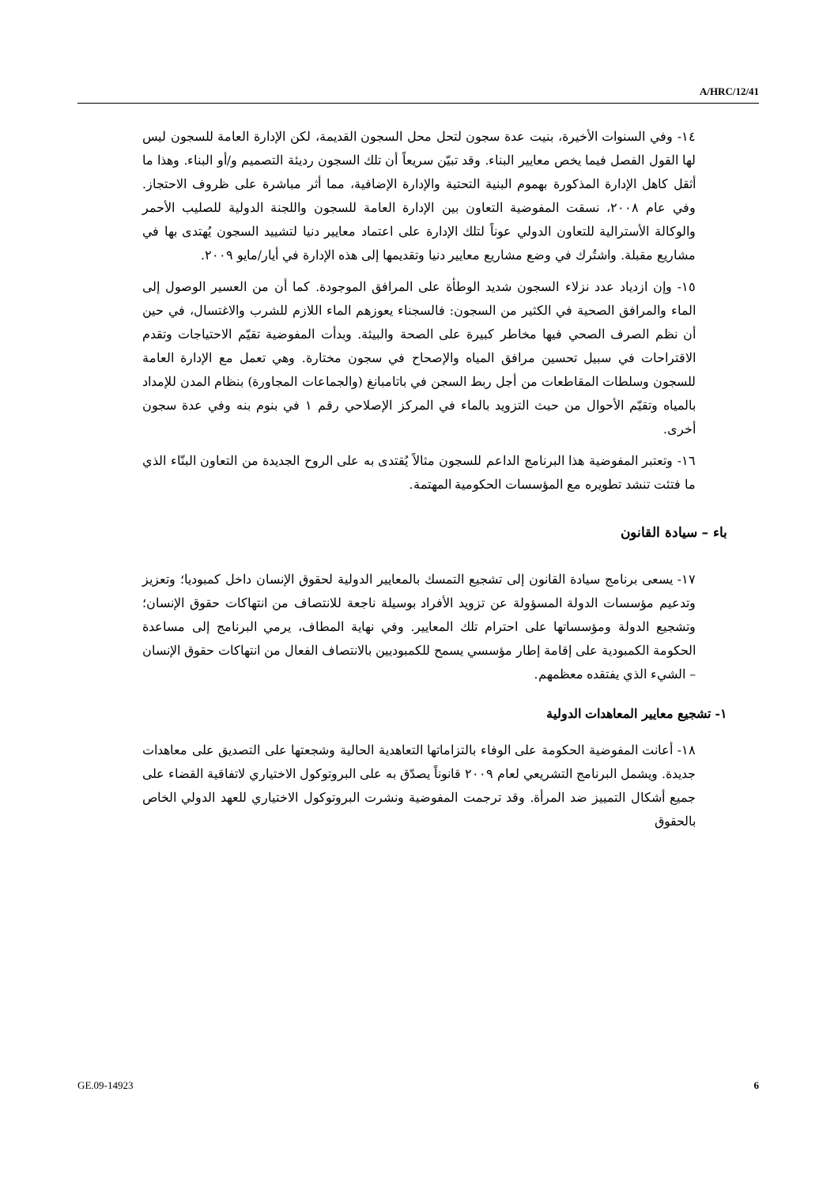A/HRC/12/41
١٤- وفي السنوات الأخيرة، بنيت عدة سجون لتحل محل السجون القديمة، لكن الإدارة العامة للسجون ليس لها القول الفصل فيما يخص معايير البناء. وقد تبيّن سريعاً أن تلك السجون رديئة التصميم و/أو البناء. وهذا ما أثقل كاهل الإدارة المذكورة بهموم البنية التحتية والإدارة الإضافية، مما أثر مباشرة على ظروف الاحتجاز. وفي عام ٢٠٠٨، نسقت المفوضية التعاون بين الإدارة العامة للسجون واللجنة الدولية للصليب الأحمر والوكالة الأسترالية للتعاون الدولي عوناً لتلك الإدارة على اعتماد معايير دنيا لتشييد السجون يُهتدى بها في مشاريع مقبلة. واشتُرك في وضع مشاريع معايير دنيا وتقديمها إلى هذه الإدارة في أيار/مايو ٢٠٠٩.
١٥- وإن ازدياد عدد نزلاء السجون شديد الوطأة على المرافق الموجودة. كما أن من العسير الوصول إلى الماء والمرافق الصحية في الكثير من السجون: فالسجناء يعوزهم الماء اللازم للشرب والاغتسال، في حين أن نظم الصرف الصحي فيها مخاطر كبيرة على الصحة والبيئة. وبدأت المفوضية تقيّم الاحتياجات وتقدم الاقتراحات في سبيل تحسين مرافق المياه والإصحاح في سجون مختارة. وهي تعمل مع الإدارة العامة للسجون وسلطات المقاطعات من أجل ربط السجن في باتامبانغ (والجماعات المجاورة) بنظام المدن للإمداد بالمياه وتقيّم الأحوال من حيث التزويد بالماء في المركز الإصلاحي رقم ١ في بنوم بنه وفي عدة سجون أخرى.
١٦- وتعتبر المفوضية هذا البرنامج الداعم للسجون مثالاً يُقتدى به على الروح الجديدة من التعاون البنّاء الذي ما فتئت تنشد تطويره مع المؤسسات الحكومية المهتمة.
باء – سيادة القانون
١٧- يسعى برنامج سيادة القانون إلى تشجيع التمسك بالمعايير الدولية لحقوق الإنسان داخل كمبوديا؛ وتعزيز وتدعيم مؤسسات الدولة المسؤولة عن تزويد الأفراد بوسيلة ناجعة للانتصاف من انتهاكات حقوق الإنسان؛ وتشجيع الدولة ومؤسساتها على احترام تلك المعايير. وفي نهاية المطاف، يرمي البرنامج إلى مساعدة الحكومة الكمبودية على إقامة إطار مؤسسي يسمح للكمبوديين بالانتصاف الفعال من انتهاكات حقوق الإنسان – الشيء الذي يفتقده معظمهم.
١- تشجيع معايير المعاهدات الدولية
١٨- أعانت المفوضية الحكومة على الوفاء بالتزاماتها التعاهدية الحالية وشجعتها على التصديق على معاهدات جديدة. ويشمل البرنامج التشريعي لعام ٢٠٠٩ قانوناً يصدّق به على البروتوكول الاختياري لاتفاقية القضاء على جميع أشكال التمييز ضد المرأة. وقد ترجمت المفوضية ونشرت البروتوكول الاختياري للعهد الدولي الخاص بالحقوق
GE.09-14923 6